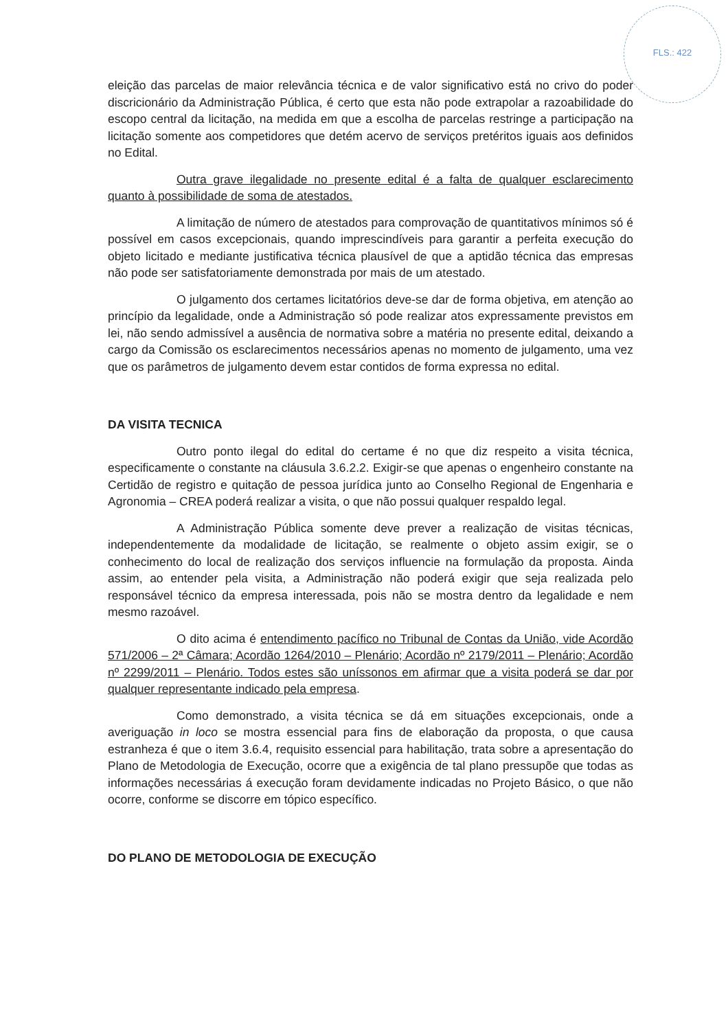FLS.: 422
eleição das parcelas de maior relevância técnica e de valor significativo está no crivo do poder discricionário da Administração Pública, é certo que esta não pode extrapolar a razoabilidade do escopo central da licitação, na medida em que a escolha de parcelas restringe a participação na licitação somente aos competidores que detém acervo de serviços pretéritos iguais aos definidos no Edital.
Outra grave ilegalidade no presente edital é a falta de qualquer esclarecimento quanto à possibilidade de soma de atestados.
A limitação de número de atestados para comprovação de quantitativos mínimos só é possível em casos excepcionais, quando imprescindíveis para garantir a perfeita execução do objeto licitado e mediante justificativa técnica plausível de que a aptidão técnica das empresas não pode ser satisfatoriamente demonstrada por mais de um atestado.
O julgamento dos certames licitatórios deve-se dar de forma objetiva, em atenção ao princípio da legalidade, onde a Administração só pode realizar atos expressamente previstos em lei, não sendo admissível a ausência de normativa sobre a matéria no presente edital, deixando a cargo da Comissão os esclarecimentos necessários apenas no momento de julgamento, uma vez que os parâmetros de julgamento devem estar contidos de forma expressa no edital.
DA VISITA TECNICA
Outro ponto ilegal do edital do certame é no que diz respeito a visita técnica, especificamente o constante na cláusula 3.6.2.2. Exigir-se que apenas o engenheiro constante na Certidão de registro e quitação de pessoa jurídica junto ao Conselho Regional de Engenharia e Agronomia – CREA poderá realizar a visita, o que não possui qualquer respaldo legal.
A Administração Pública somente deve prever a realização de visitas técnicas, independentemente da modalidade de licitação, se realmente o objeto assim exigir, se o conhecimento do local de realização dos serviços influencie na formulação da proposta. Ainda assim, ao entender pela visita, a Administração não poderá exigir que seja realizada pelo responsável técnico da empresa interessada, pois não se mostra dentro da legalidade e nem mesmo razoável.
O dito acima é entendimento pacífico no Tribunal de Contas da União, vide Acordão 571/2006 – 2ª Câmara; Acordão 1264/2010 – Plenário; Acordão nº 2179/2011 – Plenário; Acordão nº 2299/2011 – Plenário. Todos estes são uníssonos em afirmar que a visita poderá se dar por qualquer representante indicado pela empresa.
Como demonstrado, a visita técnica se dá em situações excepcionais, onde a averiguação in loco se mostra essencial para fins de elaboração da proposta, o que causa estranheza é que o item 3.6.4, requisito essencial para habilitação, trata sobre a apresentação do Plano de Metodologia de Execução, ocorre que a exigência de tal plano pressupõe que todas as informações necessárias á execução foram devidamente indicadas no Projeto Básico, o que não ocorre, conforme se discorre em tópico específico.
DO PLANO DE METODOLOGIA DE EXECUÇÃO